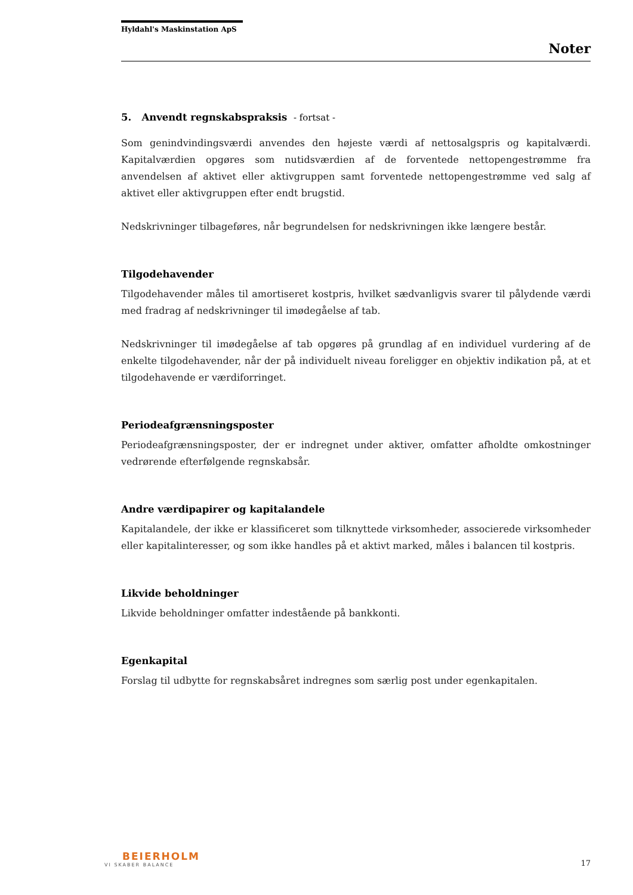Hyldahl's Maskinstation ApS
Noter
5. Anvendt regnskabspraksis - fortsat -
Som genindvindingsværdi anvendes den højeste værdi af nettosalgspris og kapitalværdi. Kapitalværdien opgøres som nutidsværdien af de forventede nettopengestrømme fra anvendelsen af aktivet eller aktivgruppen samt forventede nettopengestrømme ved salg af aktivet eller aktivgruppen efter endt brugstid.
Nedskrivninger tilbageføres, når begrundelsen for nedskrivningen ikke længere består.
Tilgodehavender
Tilgodehavender måles til amortiseret kostpris, hvilket sædvanligvis svarer til pålydende værdi med fradrag af nedskrivninger til imødegåelse af tab.
Nedskrivninger til imødegåelse af tab opgøres på grundlag af en individuel vurdering af de enkelte tilgodehavender, når der på individuelt niveau foreligger en objektiv indikation på, at et tilgodehavende er værdiforringet.
Periodeafgrænsningsposter
Periodeafgrænsningsposter, der er indregnet under aktiver, omfatter afholdte omkostninger vedrørende efterfølgende regnskabsår.
Andre værdipapirer og kapitalandele
Kapitalandele, der ikke er klassificeret som tilknyttede virksomheder, associerede virksomheder eller kapitalinteresser, og som ikke handles på et aktivt marked, måles i balancen til kostpris.
Likvide beholdninger
Likvide beholdninger omfatter indestående på bankkonti.
Egenkapital
Forslag til udbytte for regnskabsåret indregnes som særlig post under egenkapitalen.
BEIERHOLM
VI SKABER BALANCE
17